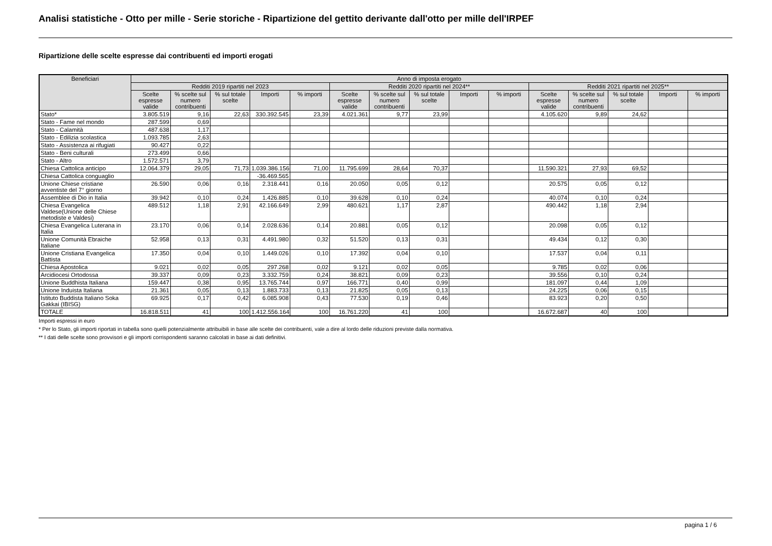Analisi statistiche - Otto per mille - Serie storiche - Ripartizione del gettito derivante dall'otto per mille dell'IRPEF
Ripartizione delle scelte espresse dai contribuenti ed importi erogati
| Beneficiari | Anno di imposta erogato | | | | | | | | | | | | | | |
| --- | --- | --- | --- | --- | --- | --- | --- | --- | --- | --- | --- | --- | --- | --- | --- |
| | Redditi 2019 ripartiti nel 2023 | | | | | Redditi 2020 ripartiti nel 2024** | | | | | Redditi 2021 ripartiti nel 2025** | | | | |
| | Scelte espresse valide | % scelte sul numero contribuenti | % sul totale scelte | Importi | % importi | Scelte espresse valide | % scelte sul numero contribuenti | % sul totale scelte | Importi | % importi | Scelte espresse valide | % scelte sul numero contribuenti | % sul totale scelte | Importi | % importi |
| Stato* | 3.805.519 | 9,16 | 22,63 | 330.392.545 | 23,39 | 4.021.361 | 9,77 | 23,99 | | | 4.105.620 | 9,89 | 24,62 | | |
| Stato - Fame nel mondo | 287.599 | 0,69 | | | | | | | | | | | | | |
| Stato - Calamità | 487.638 | 1,17 | | | | | | | | | | | | | |
| Stato - Edilizia scolastica | 1.093.785 | 2,63 | | | | | | | | | | | | | |
| Stato - Assistenza ai rifugiati | 90.427 | 0,22 | | | | | | | | | | | | | |
| Stato - Beni culturali | 273.499 | 0,66 | | | | | | | | | | | | | |
| Stato - Altro | 1.572.571 | 3,79 | | | | | | | | | | | | | |
| Chiesa Cattolica anticipo | 12.064.379 | 29,05 | 71,73 | 1.039.386.156 | 71,00 | 11.795.699 | 28,64 | 70,37 | | | 11.590.321 | 27,93 | 69,52 | | |
| Chiesa Cattolica conguaglio | | | | -36.469.565 | | | | | | | | | | | |
| Unione Chiese cristiane avventiste del 7° giorno | 26.590 | 0,06 | 0,16 | 2.318.441 | 0,16 | 20.050 | 0,05 | 0,12 | | | 20.575 | 0,05 | 0,12 | | |
| Assemblee di Dio in Italia | 39.942 | 0,10 | 0,24 | 1.426.885 | 0,10 | 39.628 | 0,10 | 0,24 | | | 40.074 | 0,10 | 0,24 | | |
| Chiesa Evangelica Valdese(Unione delle Chiese metodiste e Valdesi) | 489.512 | 1,18 | 2,91 | 42.166.649 | 2,99 | 480.621 | 1,17 | 2,87 | | | 490.442 | 1,18 | 2,94 | | |
| Chiesa Evangelica Luterana in Italia | 23.170 | 0,06 | 0,14 | 2.028.636 | 0,14 | 20.881 | 0,05 | 0,12 | | | 20.098 | 0,05 | 0,12 | | |
| Unione Comunità Ebraiche Italiane | 52.958 | 0,13 | 0,31 | 4.491.980 | 0,32 | 51.520 | 0,13 | 0,31 | | | 49.434 | 0,12 | 0,30 | | |
| Unione Cristiana Evangelica Battista | 17.350 | 0,04 | 0,10 | 1.449.026 | 0,10 | 17.392 | 0,04 | 0,10 | | | 17.537 | 0,04 | 0,11 | | |
| Chiesa Apostolica | 9.021 | 0,02 | 0,05 | 297.268 | 0,02 | 9.121 | 0,02 | 0,05 | | | 9.785 | 0,02 | 0,06 | | |
| Arcidiocesi Ortodossa | 39.337 | 0,09 | 0,23 | 3.332.759 | 0,24 | 38.821 | 0,09 | 0,23 | | | 39.556 | 0,10 | 0,24 | | |
| Unione Buddhista Italiana | 159.447 | 0,38 | 0,95 | 13.765.744 | 0,97 | 166.771 | 0,40 | 0,99 | | | 181.097 | 0,44 | 1,09 | | |
| Unione Induista Italiana | 21.361 | 0,05 | 0,13 | 1.883.733 | 0,13 | 21.825 | 0,05 | 0,13 | | | 24.225 | 0,06 | 0,15 | | |
| Istituto Buddista Italiano Soka Gakkai (IBISG) | 69.925 | 0,17 | 0,42 | 6.085.908 | 0,43 | 77.530 | 0,19 | 0,46 | | | 83.923 | 0,20 | 0,50 | | |
| TOTALE | 16.818.511 | 41 | 100 | 1.412.556.164 | 100 | 16.761.220 | 41 | 100 | | | 16.672.687 | 40 | 100 | | |
Importi espressi in euro
* Per lo Stato, gli importi riportati in tabella sono quelli potenzialmente attribuibili in base alle scelte dei contribuenti, vale a dire al lordo delle riduzioni previste dalla normativa.
** I dati delle scelte sono provvisori e gli importi corrispondenti saranno calcolati in base ai dati definitivi.
pagina 1 / 6